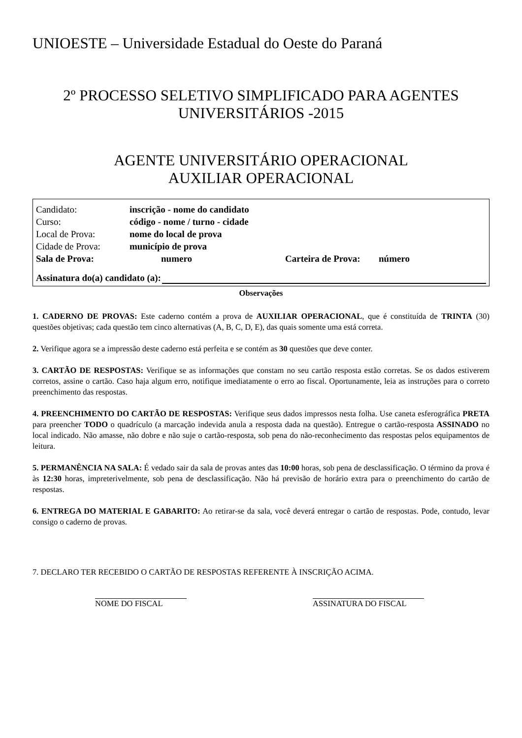UNIOESTE – Universidade Estadual do Oeste do Paraná
2º PROCESSO SELETIVO SIMPLIFICADO PARA AGENTES
UNIVERSITÁRIOS -2015
AGENTE UNIVERSITÁRIO OPERACIONAL
AUXILIAR OPERACIONAL
Candidato: inscrição - nome do candidato
Curso: código - nome / turno - cidade
Local de Prova: nome do local de prova
Cidade de Prova: município de prova
Sala de Prova: numero Carteira de Prova: número
Assinatura do(a) candidato (a):
Observações
1. CADERNO DE PROVAS: Este caderno contém a prova de AUXILIAR OPERACIONAL, que é constituída de TRINTA (30) questões objetivas; cada questão tem cinco alternativas (A, B, C, D, E), das quais somente uma está correta.
2. Verifique agora se a impressão deste caderno está perfeita e se contém as 30 questões que deve conter.
3. CARTÃO DE RESPOSTAS: Verifique se as informações que constam no seu cartão resposta estão corretas. Se os dados estiverem corretos, assine o cartão. Caso haja algum erro, notifique imediatamente o erro ao fiscal. Oportunamente, leia as instruções para o correto preenchimento das respostas.
4. PREENCHIMENTO DO CARTÃO DE RESPOSTAS: Verifique seus dados impressos nesta folha. Use caneta esferográfica PRETA para preencher TODO o quadrículo (a marcação indevida anula a resposta dada na questão). Entregue o cartão-resposta ASSINADO no local indicado. Não amasse, não dobre e não suje o cartão-resposta, sob pena do não-reconhecimento das respostas pelos equipamentos de leitura.
5. PERMANÊNCIA NA SALA: É vedado sair da sala de provas antes das 10:00 horas, sob pena de desclassificação. O término da prova é às 12:30 horas, impreterivelmente, sob pena de desclassificação. Não há previsão de horário extra para o preenchimento do cartão de respostas.
6. ENTREGA DO MATERIAL E GABARITO: Ao retirar-se da sala, você deverá entregar o cartão de respostas. Pode, contudo, levar consigo o caderno de provas.
7. DECLARO TER RECEBIDO O CARTÃO DE RESPOSTAS REFERENTE À INSCRIÇÃO ACIMA.
NOME DO FISCAL ASSINATURA DO FISCAL